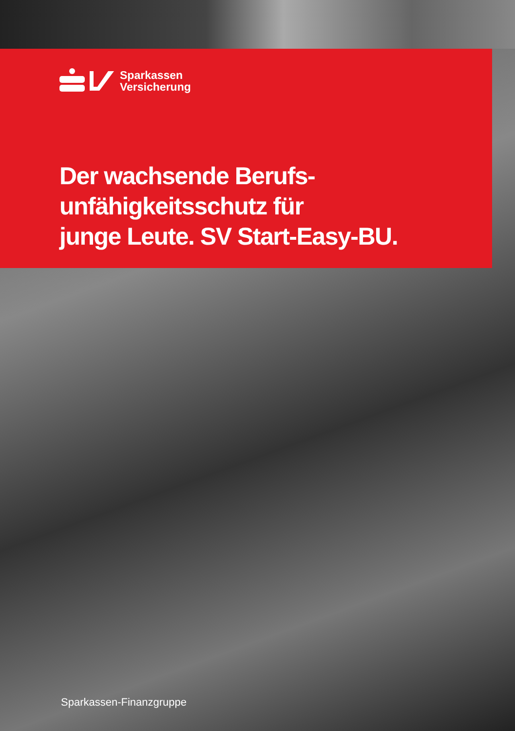Sparkassen
Versicherung
Der wachsende Berufs-
unfähigkeitsschutz für
junge Leute. SV Start-Easy-BU.
Sparkassen-Finanzgruppe